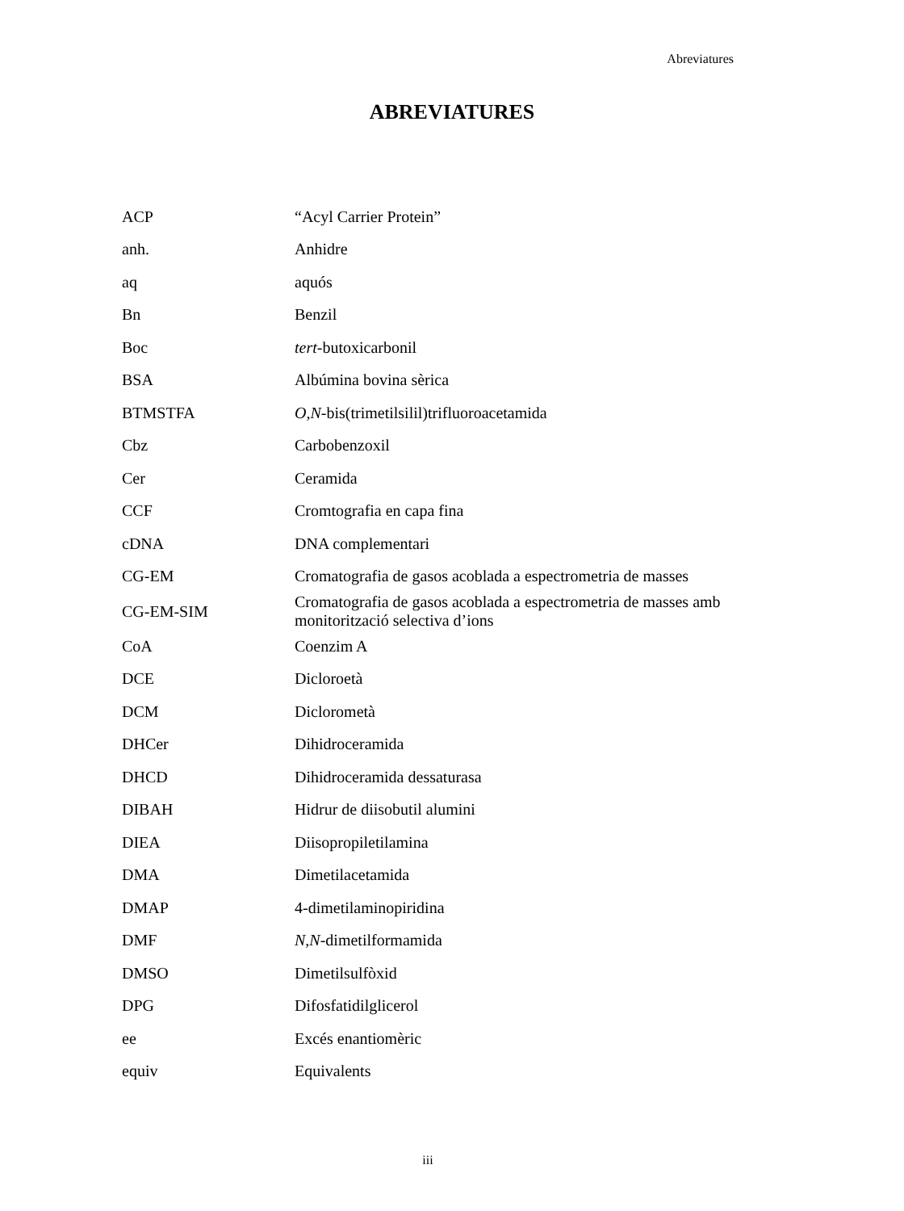Abreviatures
ABREVIATURES
| ACP | “Acyl Carrier Protein” |
| anh. | Anhidre |
| aq | aquós |
| Bn | Benzil |
| Boc | tert -butoxicarbonil |
| BSA | Albúmina bovina sèrica |
| BTMSTFA | O,N -bis(trimetilsilil)trifluoroacetamida |
| Cbz | Carbobenzoxil |
| Cer | Ceramida |
| CCF | Cromtografia en capa fina |
| cDNA | DNA complementari |
| CG-EM | Cromatografia de gasos acoblada a espectrometria de masses |
| CG-EM-SIM | Cromatografia de gasos acoblada a espectrometria de masses amb monitorització selectiva d’ions |
| CoA | Coenzim A |
| DCE | Dicloroetà |
| DCM | Diclorometà |
| DHCer | Dihidroceramida |
| DHCD | Dihidroceramida dessaturasa |
| DIBAH | Hidrur de diisobutil alumini |
| DIEA | Diisopropiletilamina |
| DMA | Dimetilacetamida |
| DMAP | 4-dimetilaminopiridina |
| DMF | N,N -dimetilformamida |
| DMSO | Dimetilsulfòxid |
| DPG | Difosfatidilglicerol |
| ee | Excés enantiomèric |
| equiv | Equivalents |
iii